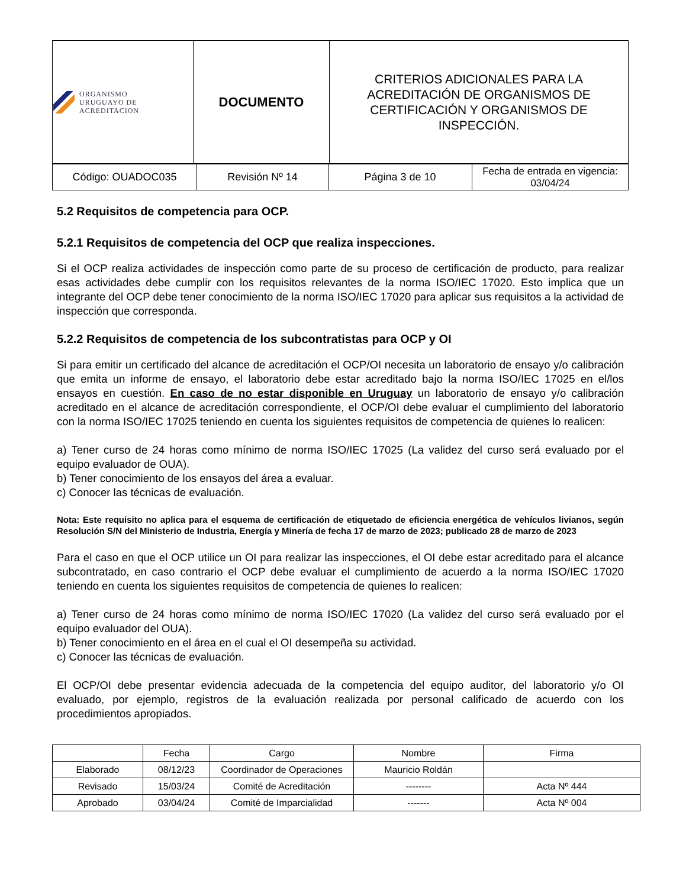| ORGANISMO URUGUAYO DE ACREDITACION | DOCUMENTO | CRITERIOS ADICIONALES PARA LA ACREDITACIÓN DE ORGANISMOS DE CERTIFICACIÓN Y ORGANISMOS DE INSPECCIÓN. |
| Código: OUADOC035 | Revisión Nº 14 | Página 3 de 10 | Fecha de entrada en vigencia: 03/04/24 |
5.2 Requisitos de competencia para OCP.
5.2.1 Requisitos de competencia del OCP que realiza inspecciones.
Si el OCP realiza actividades de inspección como parte de su proceso de certificación de producto, para realizar esas actividades debe cumplir con los requisitos relevantes de la norma ISO/IEC 17020. Esto implica que un integrante del OCP debe tener conocimiento de la norma ISO/IEC 17020 para aplicar sus requisitos a la actividad de inspección que corresponda.
5.2.2 Requisitos de competencia de los subcontratistas para OCP y OI
Si para emitir un certificado del alcance de acreditación el OCP/OI necesita un laboratorio de ensayo y/o calibración que emita un informe de ensayo, el laboratorio debe estar acreditado bajo la norma ISO/IEC 17025 en el/los ensayos en cuestión. En caso de no estar disponible en Uruguay un laboratorio de ensayo y/o calibración acreditado en el alcance de acreditación correspondiente, el OCP/OI debe evaluar el cumplimiento del laboratorio con la norma ISO/IEC 17025 teniendo en cuenta los siguientes requisitos de competencia de quienes lo realicen:
a) Tener curso de 24 horas como mínimo de norma ISO/IEC 17025 (La validez del curso será evaluado por el equipo evaluador de OUA).
b) Tener conocimiento de los ensayos del área a evaluar.
c) Conocer las técnicas de evaluación.
Nota: Este requisito no aplica para el esquema de certificación de etiquetado de eficiencia energética de vehículos livianos, según Resolución S/N del Ministerio de Industria, Energía y Minería de fecha 17 de marzo de 2023; publicado 28 de marzo de 2023
Para el caso en que el OCP utilice un OI para realizar las inspecciones, el OI debe estar acreditado para el alcance subcontratado, en caso contrario el OCP debe evaluar el cumplimiento de acuerdo a la norma ISO/IEC 17020 teniendo en cuenta los siguientes requisitos de competencia de quienes lo realicen:
a) Tener curso de 24 horas como mínimo de norma ISO/IEC 17020 (La validez del curso será evaluado por el equipo evaluador del OUA).
b) Tener conocimiento en el área en el cual el OI desempeña su actividad.
c) Conocer las técnicas de evaluación.
El OCP/OI debe presentar evidencia adecuada de la competencia del equipo auditor, del laboratorio y/o OI evaluado, por ejemplo, registros de la evaluación realizada por personal calificado de acuerdo con los procedimientos apropiados.
| | Fecha | Cargo | Nombre | Firma |
| Elaborado | 08/12/23 | Coordinador de Operaciones | Mauricio Roldán | |
| Revisado | 15/03/24 | Comité de Acreditación | -------- | Acta Nº 444 |
| Aprobado | 03/04/24 | Comité de Imparcialidad | ------- | Acta Nº 004 |